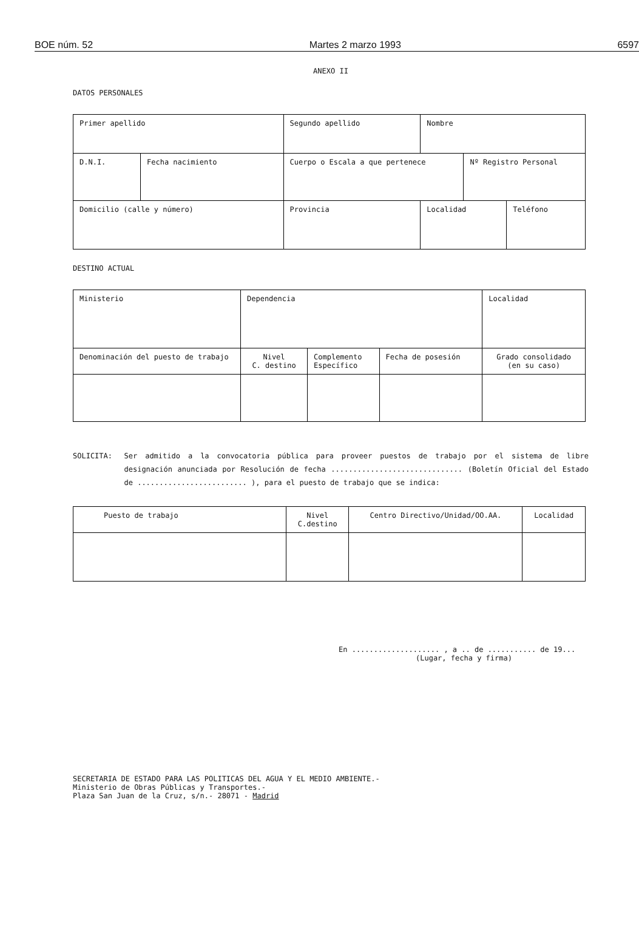BOE núm. 52 Martes 2 marzo 1993 6597
ANEXO II
DATOS PERSONALES
| Primer apellido | | Segundo apellido | | Nombre | | |
| D.N.I. | Fecha nacimiento | Cuerpo o Escala a que pertenece | | | Nº Registro Personal | |
| Domicilio (calle y número) | | | Provincia | Localidad | | Teléfono |
DESTINO ACTUAL
| Ministerio | Dependencia | | | Localidad |
| Denominación del puesto de trabajo | Nivel C. destino | Complemento Específico | Fecha de posesión | Grado consolidado (en su caso) |
SOLICITA: Ser admitido a la convocatoria pública para proveer puestos de trabajo por el sistema de libre designación anunciada por Resolución de fecha .............................. (Boletín Oficial del Estado de ......................... ), para el puesto de trabajo que se indica:
| Puesto de trabajo | Nivel C.destino | Centro Directivo/Unidad/OO.AA. | Localidad |
En .................... , a .. de ........... de 19...
(Lugar, fecha y firma)
SECRETARIA DE ESTADO PARA LAS POLITICAS DEL AGUA Y EL MEDIO AMBIENTE.-
Ministerio de Obras Públicas y Transportes.-
Plaza San Juan de la Cruz, s/n.- 28071 - Madrid